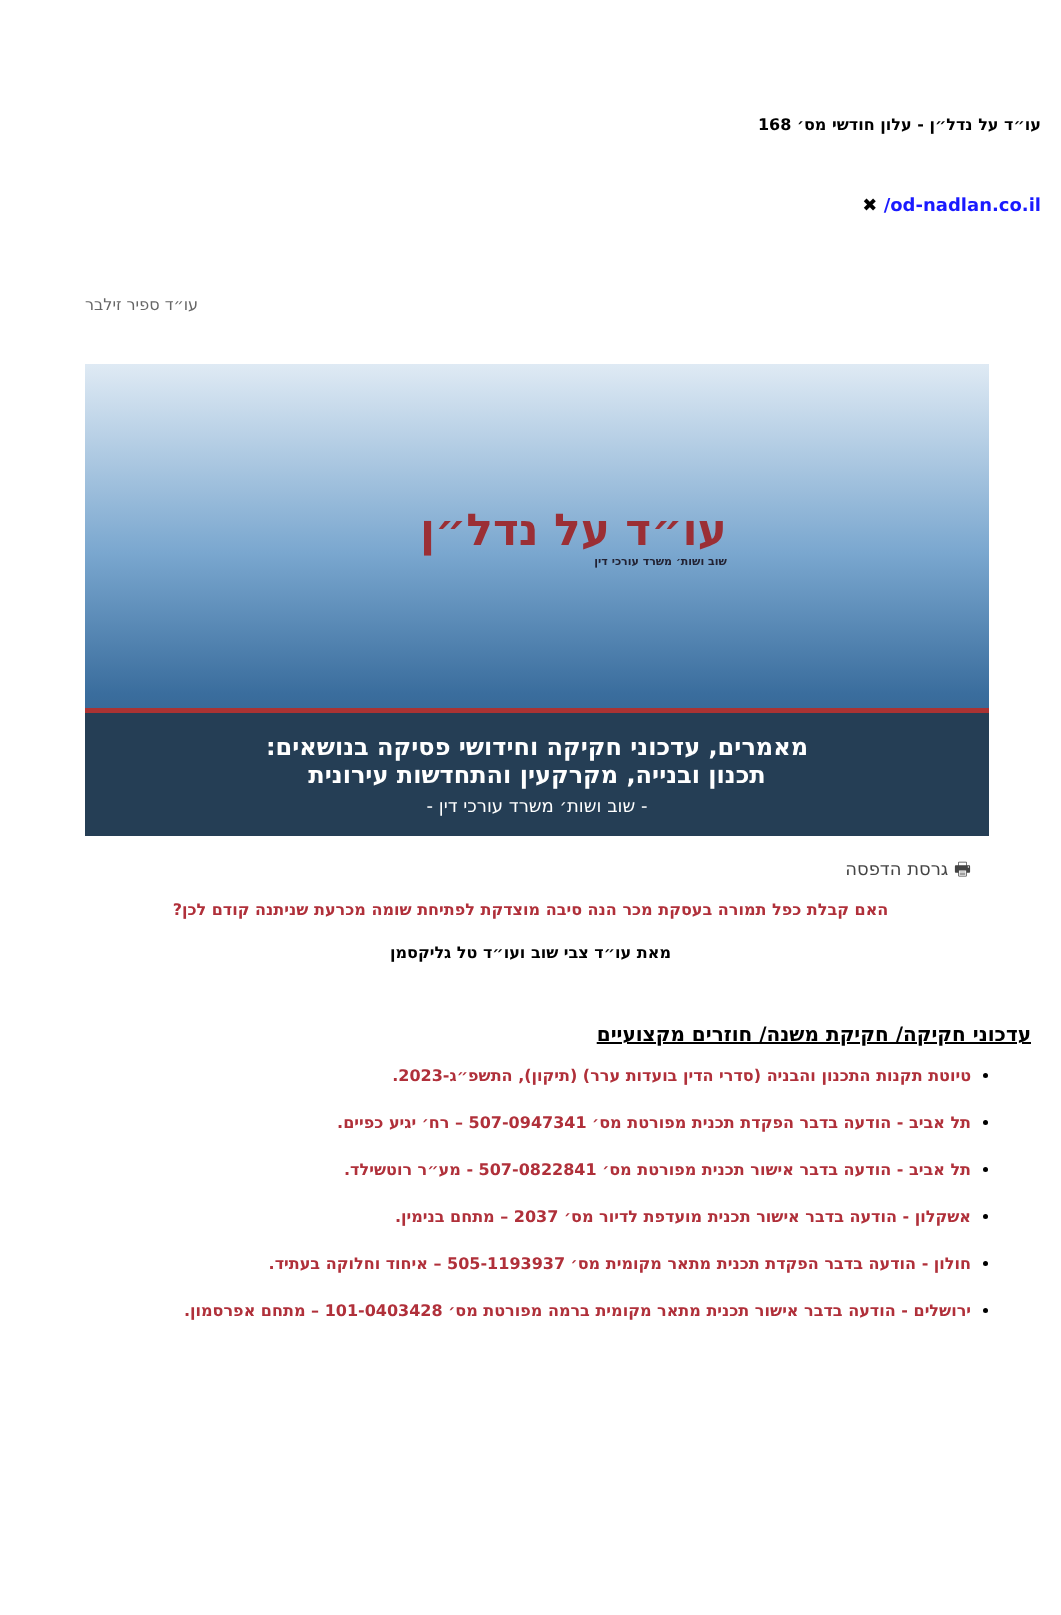עו״ד על נדל״ן - עלון חודשי מס׳ 168
od-nadlan.co.il/ ✖
עו״ד ספיר זילבר
עו״ד על נדל״ן
שוב ושות׳ משרד עורכי דין
מאמרים, עדכוני חקיקה וחידושי פסיקה בנושאים:
תכנון ובנייה, מקרקעין והתחדשות עירונית
- שוב ושות׳ משרד עורכי דין -
🖶 גרסת הדפסה
האם קבלת כפל תמורה בעסקת מכר הנה סיבה מוצדקת לפתיחת שומה מכרעת שניתנה קודם לכן?
מאת עו״ד צבי שוב ועו״ד טל גליקסמן
עדכוני חקיקה/ חקיקת משנה/ חוזרים מקצועיים
טיוטת תקנות התכנון והבניה (סדרי הדין בועדות ערר) (תיקון), התשפ״ג-2023.
תל אביב - הודעה בדבר הפקדת תכנית מפורטת מס׳ 507-0947341 – רח׳ יגיע כפיים.
תל אביב - הודעה בדבר אישור תכנית מפורטת מס׳ 507-0822841 - מע״ר רוטשילד.
אשקלון - הודעה בדבר אישור תכנית מועדפת לדיור מס׳ 2037 – מתחם בנימין.
חולון - הודעה בדבר הפקדת תכנית מתאר מקומית מס׳ 505-1193937 – איחוד וחלוקה בעתיד.
ירושלים - הודעה בדבר אישור תכנית מתאר מקומית ברמה מפורטת מס׳ 101-0403428 – מתחם אפרסמון.